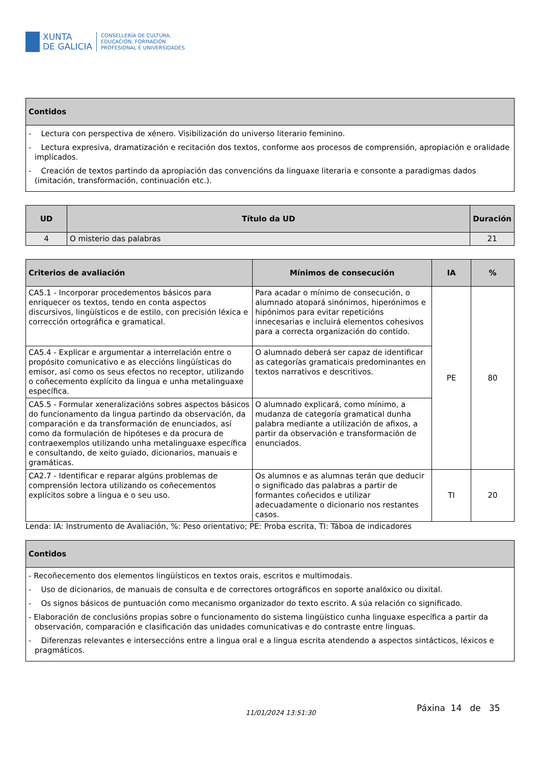XUNTA
DE GALICIA
CONSELLERÍA DE CULTURA,
EDUCACIÓN, FORMACIÓN
PROFESIONAL E UNIVERSIDADES
| Contidos |
| --- |
| - Lectura con perspectiva de xénero. Visibilización do universo literario feminino. - Lectura expresiva, dramatización e recitación dos textos, conforme aos procesos de comprensión, apropiación e oralidade implicados. - Creación de textos partindo da apropiación das convencións da linguaxe literaria e consonte a paradigmas dados (imitación, transformación, continuación etc.). |
| UD | Título da UD | Duración |
| --- | --- | --- |
| 4 | O misterio das palabras | 21 |
| Criterios de avaliación | Mínimos de consecución | IA | % |
| --- | --- | --- | --- |
| CA5.1 - Incorporar procedementos básicos para enriquecer os textos, tendo en conta aspectos discursivos, lingüísticos e de estilo, con precisión léxica e corrección ortográfica e gramatical. | Para acadar o mínimo de consecución, o alumnado atopará sinónimos, hiperónimos e hipónimos para evitar repeticións innecesarias e incluirá elementos cohesivos para a correcta organización do contido. | PE | 80 |
| CA5.4 - Explicar e argumentar a interrelación entre o propósito comunicativo e as eleccións lingüísticas do emisor, así como os seus efectos no receptor, utilizando o coñecemento explícito da lingua e unha metalinguaxe específica. | O alumnado deberá ser capaz de identificar as categorías gramaticais predominantes en textos narrativos e descritivos. | | |
| CA5.5 - Formular xeneralizacións sobres aspectos básicos do funcionamento da lingua partindo da observación, da comparación e da transformación de enunciados, así como da formulación de hipóteses e da procura de contraexemplos utilizando unha metalinguaxe específica e consultando, de xeito guiado, dicionarios, manuais e gramáticas. | O alumnado explicará, como mínimo, a mudanza de categoría gramatical dunha palabra mediante a utilización de afixos, a partir da observación e transformación de enunciados. | | |
| CA2.7 - Identificar e reparar algúns problemas de comprensión lectora utilizando os coñecementos explícitos sobre a lingua e o seu uso. | Os alumnos e as alumnas terán que deducir o significado das palabras a partir de formantes coñecidos e utilizar adecuadamente o dicionario nos restantes casos. | TI | 20 |
Lenda: IA: Instrumento de Avaliación, %: Peso orientativo; PE: Proba escrita, TI: Táboa de indicadores
| Contidos |
| --- |
| - Recoñecemento dos elementos lingüísticos en textos orais, escritos e multimodais. - Uso de dicionarios, de manuais de consulta e de correctores ortográficos en soporte analóxico ou dixital. - Os signos básicos de puntuación como mecanismo organizador do texto escrito. A súa relación co significado. - Elaboración de conclusións propias sobre o funcionamento do sistema lingüístico cunha linguaxe específica a partir da observación, comparación e clasificación das unidades comunicativas e do contraste entre linguas. - Diferenzas relevantes e interseccións entre a lingua oral e a lingua escrita atendendo a aspectos sintácticos, léxicos e pragmáticos. |
11/01/2024 13:51:30 Páxina 14 de 35